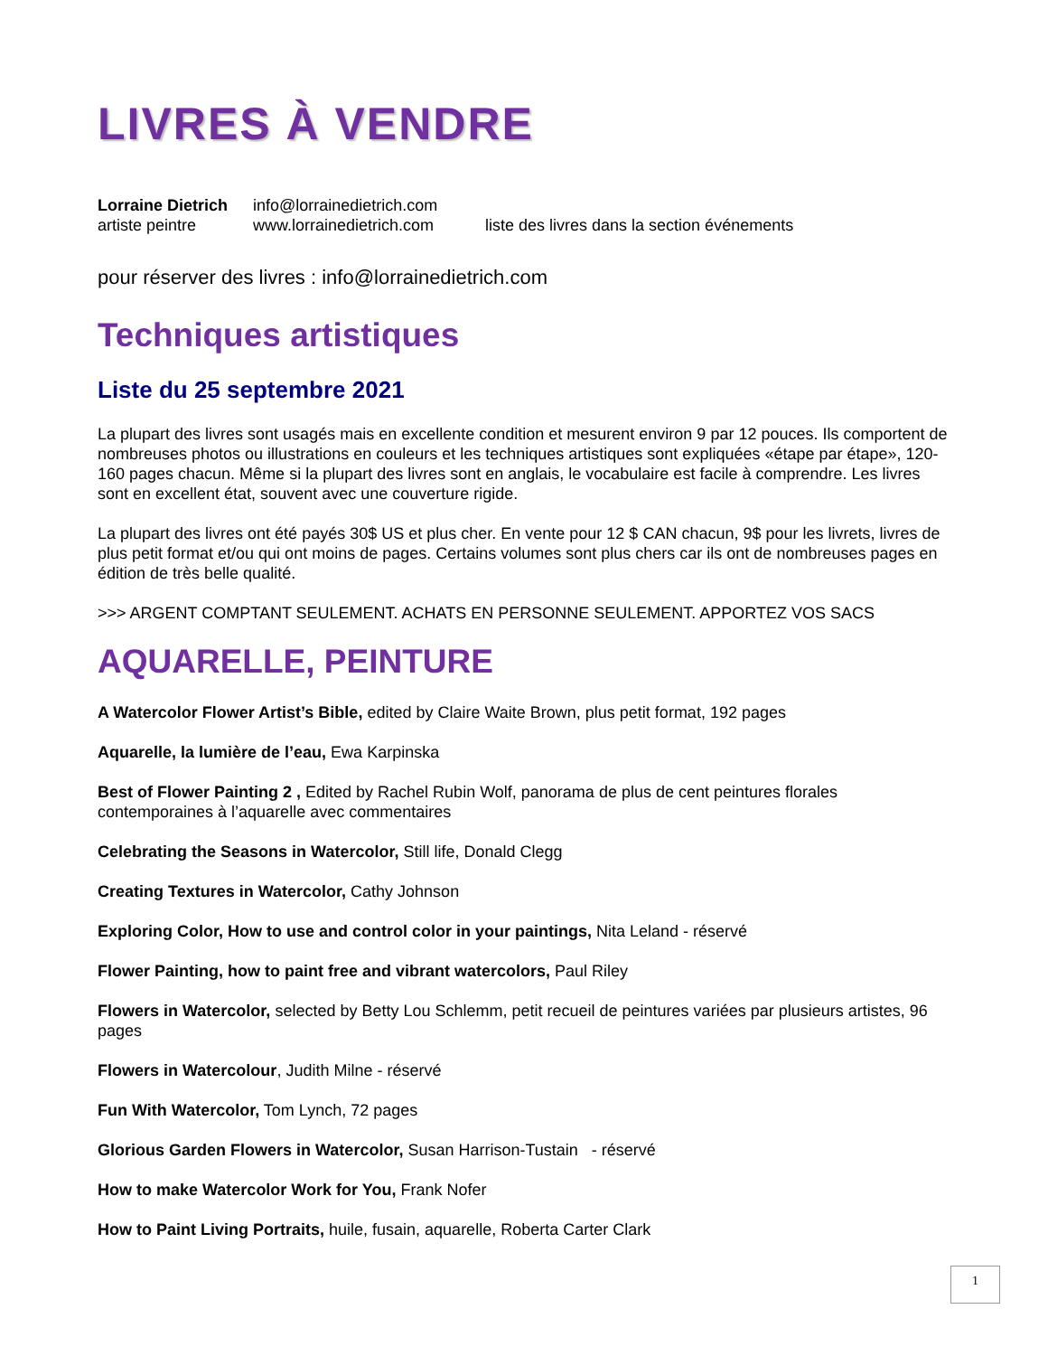LIVRES À VENDRE
Lorraine Dietrich
info@lorrainedietrich.com
artiste peintre
www.lorrainedietrich.com
liste des livres dans la section événements
pour réserver des livres : info@lorrainedietrich.com
Techniques artistiques
Liste du 25 septembre 2021
La plupart des livres sont usagés mais en excellente condition et mesurent environ 9 par 12 pouces. Ils comportent de nombreuses photos ou illustrations en couleurs et les techniques artistiques sont expliquées «étape par étape», 120-160 pages chacun. Même si la plupart des livres sont en anglais, le vocabulaire est facile à comprendre. Les livres sont en excellent état, souvent avec une couverture rigide.
La plupart des livres ont été payés 30$ US et plus cher. En vente pour 12 $ CAN chacun, 9$ pour les livrets, livres de plus petit format et/ou qui ont moins de pages. Certains volumes sont plus chers car ils ont de nombreuses pages en édition de très belle qualité.
>>> ARGENT COMPTANT SEULEMENT. ACHATS EN PERSONNE SEULEMENT. APPORTEZ VOS SACS
AQUARELLE, PEINTURE
A Watercolor Flower Artist’s Bible, edited by Claire Waite Brown, plus petit format, 192 pages
Aquarelle, la lumière de l’eau, Ewa Karpinska
Best of Flower Painting 2 , Edited by Rachel Rubin Wolf, panorama de plus de cent peintures florales contemporaines à l’aquarelle avec commentaires
Celebrating the Seasons in Watercolor, Still life, Donald Clegg
Creating Textures in Watercolor, Cathy Johnson
Exploring Color, How to use and control color in your paintings, Nita Leland - réservé
Flower Painting, how to paint free and vibrant watercolors, Paul Riley
Flowers in Watercolor, selected by Betty Lou Schlemm, petit recueil de peintures variées par plusieurs artistes, 96 pages
Flowers in Watercolour, Judith Milne - réservé
Fun With Watercolor, Tom Lynch, 72 pages
Glorious Garden Flowers in Watercolor, Susan Harrison-Tustain - réservé
How to make Watercolor Work for You, Frank Nofer
How to Paint Living Portraits, huile, fusain, aquarelle, Roberta Carter Clark
1